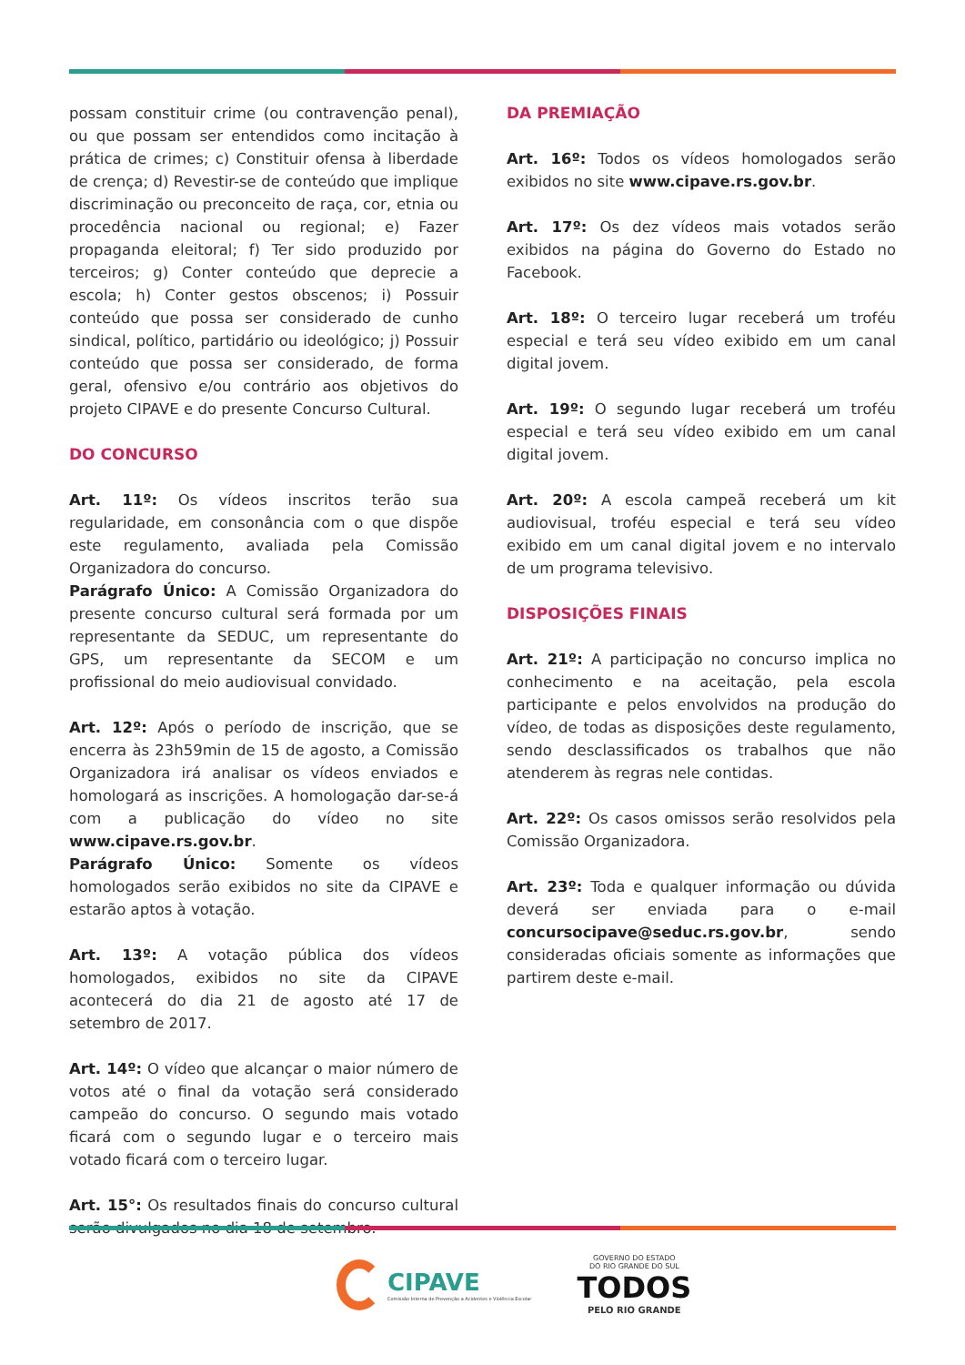possam constituir crime (ou contravenção penal), ou que possam ser entendidos como incitação à prática de crimes; c) Constituir ofensa à liberdade de crença; d) Revestir-se de conteúdo que implique discriminação ou preconceito de raça, cor, etnia ou procedência nacional ou regional; e) Fazer propaganda eleitoral; f) Ter sido produzido por terceiros; g) Conter conteúdo que deprecie a escola; h) Conter gestos obscenos; i) Possuir conteúdo que possa ser considerado de cunho sindical, político, partidário ou ideológico; j) Possuir conteúdo que possa ser considerado, de forma geral, ofensivo e/ou contrário aos objetivos do projeto CIPAVE e do presente Concurso Cultural.
DO CONCURSO
Art. 11º: Os vídeos inscritos terão sua regularidade, em consonância com o que dispõe este regulamento, avaliada pela Comissão Organizadora do concurso.
Parágrafo Único: A Comissão Organizadora do presente concurso cultural será formada por um representante da SEDUC, um representante do GPS, um representante da SECOM e um profissional do meio audiovisual convidado.
Art. 12º: Após o período de inscrição, que se encerra às 23h59min de 15 de agosto, a Comissão Organizadora irá analisar os vídeos enviados e homologará as inscrições. A homologação dar-se-á com a publicação do vídeo no site www.cipave.rs.gov.br.
Parágrafo Único: Somente os vídeos homologados serão exibidos no site da CIPAVE e estarão aptos à votação.
Art. 13º: A votação pública dos vídeos homologados, exibidos no site da CIPAVE acontecerá do dia 21 de agosto até 17 de setembro de 2017.
Art. 14º: O vídeo que alcançar o maior número de votos até o final da votação será considerado campeão do concurso. O segundo mais votado ficará com o segundo lugar e o terceiro mais votado ficará com o terceiro lugar.
Art. 15°: Os resultados finais do concurso cultural serão divulgados no dia 18 de setembro.
DA PREMIAÇÃO
Art. 16º: Todos os vídeos homologados serão exibidos no site www.cipave.rs.gov.br.
Art. 17º: Os dez vídeos mais votados serão exibidos na página do Governo do Estado no Facebook.
Art. 18º: O terceiro lugar receberá um troféu especial e terá seu vídeo exibido em um canal digital jovem.
Art. 19º: O segundo lugar receberá um troféu especial e terá seu vídeo exibido em um canal digital jovem.
Art. 20º: A escola campeã receberá um kit audiovisual, troféu especial e terá seu vídeo exibido em um canal digital jovem e no intervalo de um programa televisivo.
DISPOSIÇÕES FINAIS
Art. 21º: A participação no concurso implica no conhecimento e na aceitação, pela escola participante e pelos envolvidos na produção do vídeo, de todas as disposições deste regulamento, sendo desclassificados os trabalhos que não atenderem às regras nele contidas.
Art. 22º: Os casos omissos serão resolvidos pela Comissão Organizadora.
Art. 23º: Toda e qualquer informação ou dúvida deverá ser enviada para o e-mail concursocipave@seduc.rs.gov.br, sendo consideradas oficiais somente as informações que partirem deste e-mail.
CIPAVE
Comissão Interna de Prevenção a Acidentes e Violência Escolar
GOVERNO DO ESTADO
DO RIO GRANDE DO SUL
TODOS
PELO RIO GRANDE